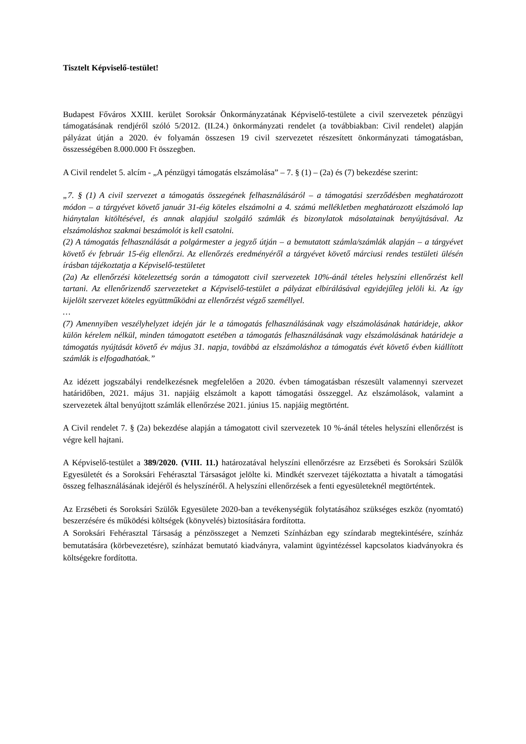Tisztelt Képviselő-testület!
Budapest Főváros XXIII. kerület Soroksár Önkormányzatának Képviselő-testülete a civil szervezetek pénzügyi támogatásának rendjéről szóló 5/2012. (II.24.) önkormányzati rendelet (a továbbiakban: Civil rendelet) alapján pályázat útján a 2020. év folyamán összesen 19 civil szervezetet részesített önkormányzati támogatásban, összességében 8.000.000 Ft összegben.
A Civil rendelet 5. alcím - „A pénzügyi támogatás elszámolása” – 7. § (1) – (2a) és (7) bekezdése szerint:
„7. § (1) A civil szervezet a támogatás összegének felhasználásáról – a támogatási szerződésben meghatározott módon – a tárgyévet követő január 31-éig köteles elszámolni a 4. számú mellékletben meghatározott elszámoló lap hiánytalan kitöltésével, és annak alapjául szolgáló számlák és bizonylatok másolatainak benyújtásával. Az elszámoláshoz szakmai beszámolót is kell csatolni.
(2) A támogatás felhasználását a polgármester a jegyző útján – a bemutatott számla/számlák alapján – a tárgyévet követő év február 15-éig ellenőrzi. Az ellenőrzés eredményéről a tárgyévet követő márciusi rendes testületi ülésén írásban tájékoztatja a Képviselő-testületet
(2a) Az ellenőrzési kötelezettség során a támogatott civil szervezetek 10%-ánál tételes helyszíni ellenőrzést kell tartani. Az ellenőrizendő szervezeteket a Képviselő-testület a pályázat elbírálásával egyidejűleg jelöli ki. Az így kijelölt szervezet köteles együttműködni az ellenőrzést végző személlyel.
…
(7) Amennyiben veszélyhelyzet idején jár le a támogatás felhasználásának vagy elszámolásának határideje, akkor külön kérelem nélkül, minden támogatott esetében a támogatás felhasználásának vagy elszámolásának határideje a támogatás nyújtását követő év május 31. napja, továbbá az elszámoláshoz a támogatás évét követő évben kiállított számlák is elfogadhatóak.”
Az idézett jogszabályi rendelkezésnek megfelelően a 2020. évben támogatásban részesült valamennyi szervezet határidőben, 2021. május 31. napjáig elszámolt a kapott támogatási összeggel. Az elszámolások, valamint a szervezetek által benyújtott számlák ellenőrzése 2021. június 15. napjáig megtörtént.
A Civil rendelet 7. § (2a) bekezdése alapján a támogatott civil szervezetek 10 %-ánál tételes helyszíni ellenőrzést is végre kell hajtani.
A Képviselő-testület a 389/2020. (VIII. 11.) határozatával helyszíni ellenőrzésre az Erzsébeti és Soroksári Szülők Egyesületét és a Soroksári Fehérasztal Társaságot jelölte ki. Mindkét szervezet tájékoztatta a hivatalt a támogatási összeg felhasználásának idejéről és helyszínéről. A helyszíni ellenőrzések a fenti egyesületeknél megtörténtek.
Az Erzsébeti és Soroksári Szülők Egyesülete 2020-ban a tevékenységük folytatásához szükséges eszköz (nyomtató) beszerzésére és működési költségek (könyvelés) biztosítására fordította.
A Soroksári Fehérasztal Társaság a pénzösszeget a Nemzeti Színházban egy színdarab megtekintésére, színház bemutatására (körbevezetésre), színházat bemutató kiadványra, valamint ügyintézéssel kapcsolatos kiadványokra és költségekre fordította.